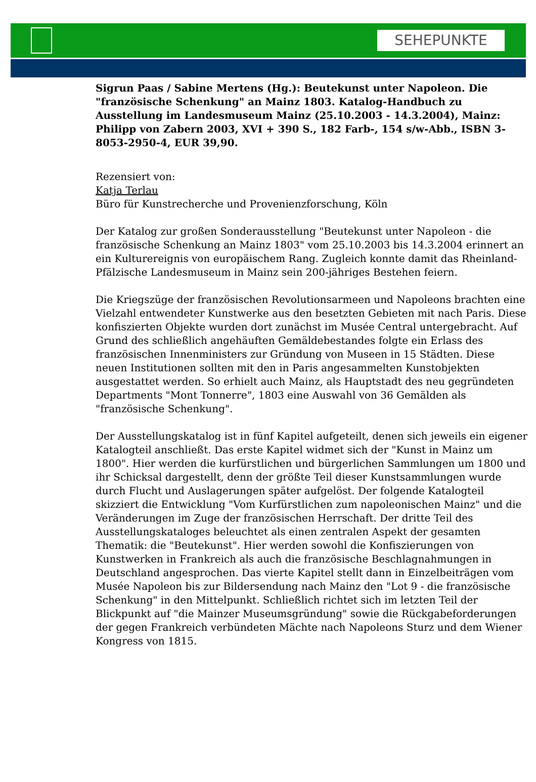SEHEPUNKTE
Sigrun Paas / Sabine Mertens (Hg.): Beutekunst unter Napoleon. Die "französische Schenkung" an Mainz 1803. Katalog-Handbuch zu Ausstellung im Landesmuseum Mainz (25.10.2003 - 14.3.2004), Mainz: Philipp von Zabern 2003, XVI + 390 S., 182 Farb-, 154 s/w-Abb., ISBN 3-8053-2950-4, EUR 39,90.
Rezensiert von:
Katja Terlau
Büro für Kunstrecherche und Provenienzforschung, Köln
Der Katalog zur großen Sonderausstellung "Beutekunst unter Napoleon - die französische Schenkung an Mainz 1803" vom 25.10.2003 bis 14.3.2004 erinnert an ein Kulturereignis von europäischem Rang. Zugleich konnte damit das Rheinland-Pfälzische Landesmuseum in Mainz sein 200-jähriges Bestehen feiern.
Die Kriegszüge der französischen Revolutionsarmeen und Napoleons brachten eine Vielzahl entwendeter Kunstwerke aus den besetzten Gebieten mit nach Paris. Diese konfiszierten Objekte wurden dort zunächst im Musée Central untergebracht. Auf Grund des schließlich angehäuften Gemäldebestandes folgte ein Erlass des französischen Innenministers zur Gründung von Museen in 15 Städten. Diese neuen Institutionen sollten mit den in Paris angesammelten Kunstobjekten ausgestattet werden. So erhielt auch Mainz, als Hauptstadt des neu gegründeten Departments "Mont Tonnerre", 1803 eine Auswahl von 36 Gemälden als "französische Schenkung".
Der Ausstellungskatalog ist in fünf Kapitel aufgeteilt, denen sich jeweils ein eigener Katalogteil anschließt. Das erste Kapitel widmet sich der "Kunst in Mainz um 1800". Hier werden die kurfürstlichen und bürgerlichen Sammlungen um 1800 und ihr Schicksal dargestellt, denn der größte Teil dieser Kunstsammlungen wurde durch Flucht und Auslagerungen später aufgelöst. Der folgende Katalogteil skizziert die Entwicklung "Vom Kurfürstlichen zum napoleonischen Mainz" und die Veränderungen im Zuge der französischen Herrschaft. Der dritte Teil des Ausstellungskataloges beleuchtet als einen zentralen Aspekt der gesamten Thematik: die "Beutekunst". Hier werden sowohl die Konfiszierungen von Kunstwerken in Frankreich als auch die französische Beschlagnahmungen in Deutschland angesprochen. Das vierte Kapitel stellt dann in Einzelbeiträgen vom Musée Napoleon bis zur Bildersendung nach Mainz den "Lot 9 - die französische Schenkung" in den Mittelpunkt. Schließlich richtet sich im letzten Teil der Blickpunkt auf "die Mainzer Museumsgründung" sowie die Rückgabeforderungen der gegen Frankreich verbündeten Mächte nach Napoleons Sturz und dem Wiener Kongress von 1815.